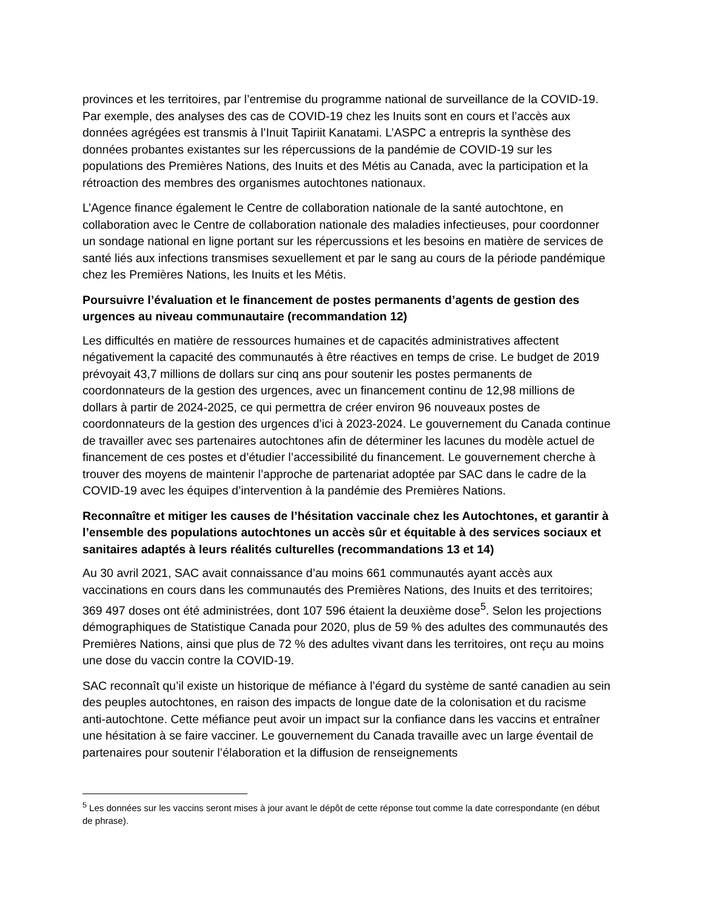provinces et les territoires, par l’entremise du programme national de surveillance de la COVID-19. Par exemple, des analyses des cas de COVID-19 chez les Inuits sont en cours et l’accès aux données agrégées est transmis à l’Inuit Tapiriit Kanatami. L’ASPC a entrepris la synthèse des données probantes existantes sur les répercussions de la pandémie de COVID-19 sur les populations des Premières Nations, des Inuits et des Métis au Canada, avec la participation et la rétroaction des membres des organismes autochtones nationaux.
L’Agence finance également le Centre de collaboration nationale de la santé autochtone, en collaboration avec le Centre de collaboration nationale des maladies infectieuses, pour coordonner un sondage national en ligne portant sur les répercussions et les besoins en matière de services de santé liés aux infections transmises sexuellement et par le sang au cours de la période pandémique chez les Premières Nations, les Inuits et les Métis.
Poursuivre l’évaluation et le financement de postes permanents d’agents de gestion des urgences au niveau communautaire (recommandation 12)
Les difficultés en matière de ressources humaines et de capacités administratives affectent négativement la capacité des communautés à être réactives en temps de crise. Le budget de 2019 prévoyait 43,7 millions de dollars sur cinq ans pour soutenir les postes permanents de coordonnateurs de la gestion des urgences, avec un financement continu de 12,98 millions de dollars à partir de 2024-2025, ce qui permettra de créer environ 96 nouveaux postes de coordonnateurs de la gestion des urgences d’ici à 2023-2024. Le gouvernement du Canada continue de travailler avec ses partenaires autochtones afin de déterminer les lacunes du modèle actuel de financement de ces postes et d’étudier l’accessibilité du financement. Le gouvernement cherche à trouver des moyens de maintenir l’approche de partenariat adoptée par SAC dans le cadre de la COVID-19 avec les équipes d’intervention à la pandémie des Premières Nations.
Reconnaître et mitiger les causes de l’hésitation vaccinale chez les Autochtones, et garantir à l’ensemble des populations autochtones un accès sûr et équitable à des services sociaux et sanitaires adaptés à leurs réalités culturelles (recommandations 13 et 14)
Au 30 avril 2021, SAC avait connaissance d’au moins 661 communautés ayant accès aux vaccinations en cours dans les communautés des Premières Nations, des Inuits et des territoires; 369 497 doses ont été administrées, dont 107 596 étaient la deuxième dose<sup>5</sup>. Selon les projections démographiques de Statistique Canada pour 2020, plus de 59 % des adultes des communautés des Premières Nations, ainsi que plus de 72 % des adultes vivant dans les territoires, ont reçu au moins une dose du vaccin contre la COVID-19.
SAC reconnaît qu’il existe un historique de méfiance à l’égard du système de santé canadien au sein des peuples autochtones, en raison des impacts de longue date de la colonisation et du racisme anti-autochtone. Cette méfiance peut avoir un impact sur la confiance dans les vaccins et entraîner une hésitation à se faire vacciner. Le gouvernement du Canada travaille avec un large éventail de partenaires pour soutenir l’élaboration et la diffusion de renseignements
<sup>5</sup> Les données sur les vaccins seront mises à jour avant le dépôt de cette réponse tout comme la date correspondante (en début de phrase).